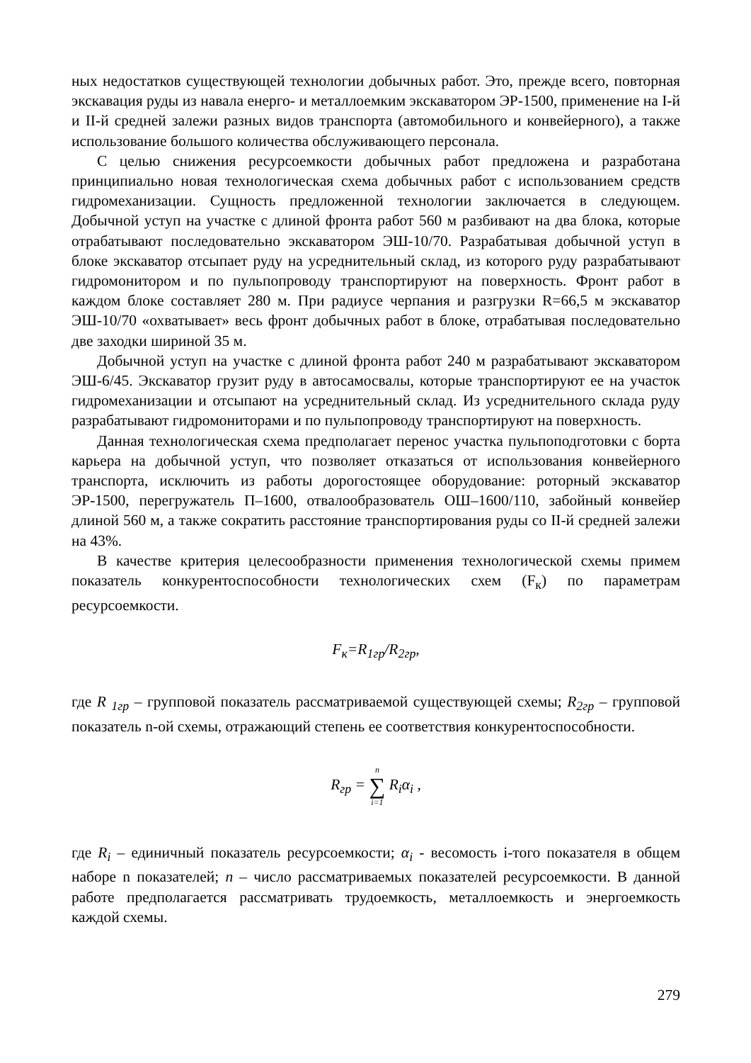ных недостатков существующей технологии добычных работ. Это, прежде всего, повторная экскавация руды из навала енерго- и металлоемким экскаватором ЭР-1500, применение на I-й и II-й средней залежи разных видов транспорта (автомобильного и конвейерного), а также использование большого количества обслуживающего персонала.
С целью снижения ресурсоемкости добычных работ предложена и разработана принципиально новая технологическая схема добычных работ с использованием средств гидромеханизации. Сущность предложенной технологии заключается в следующем. Добычной уступ на участке с длиной фронта работ 560 м разбивают на два блока, которые отрабатывают последовательно экскаватором ЭШ-10/70. Разрабатывая добычной уступ в блоке экскаватор отсыпает руду на усреднительный склад, из которого руду разрабатывают гидромонитором и по пульпопроводу транспортируют на поверхность. Фронт работ в каждом блоке составляет 280 м. При радиусе черпания и разгрузки R=66,5 м экскаватор ЭШ-10/70 «охватывает» весь фронт добычных работ в блоке, отрабатывая последовательно две заходки шириной 35 м.
Добычной уступ на участке с длиной фронта работ 240 м разрабатывают экскаватором ЭШ-6/45. Экскаватор грузит руду в автосамосвалы, которые транспортируют ее на участок гидромеханизации и отсыпают на усреднительный склад. Из усреднительного склада руду разрабатывают гидромониторами и по пульпопроводу транспортируют на поверхность.
Данная технологическая схема предполагает перенос участка пульпоподготовки с борта карьера на добычной уступ, что позволяет отказаться от использования конвейерного транспорта, исключить из работы дорогостоящее оборудование: роторный экскаватор ЭР-1500, перегружатель П–1600, отвалообразователь ОШ–1600/110, забойный конвейер длиной 560 м, а также сократить расстояние транспортирования руды со II-й средней залежи на 43%.
В качестве критерия целесообразности применения технологической схемы примем показатель конкурентоспособности технологических схем (F<sub>к</sub>) по параметрам ресурсоемкости.
F<sub>к</sub>=R<sub>1гр</sub>/R<sub>2гр</sub>,
где R <sub>1гр</sub> – групповой показатель рассматриваемой существующей схемы; R<sub>2гр</sub> – групповой показатель n-ой схемы, отражающий степень ее соответствия конкурентоспособности.
R<sub>гр</sub> = n ∑ i=1 R<sub>i</sub>α<sub>i</sub> ,
где R<sub>i</sub> – единичный показатель ресурсоемкости; α<sub>i</sub> - весомость i-того показателя в общем наборе n показателей; n – число рассматриваемых показателей ресурсоемкости. В данной работе предполагается рассматривать трудоемкость, металлоемкость и энергоемкость каждой схемы.
279